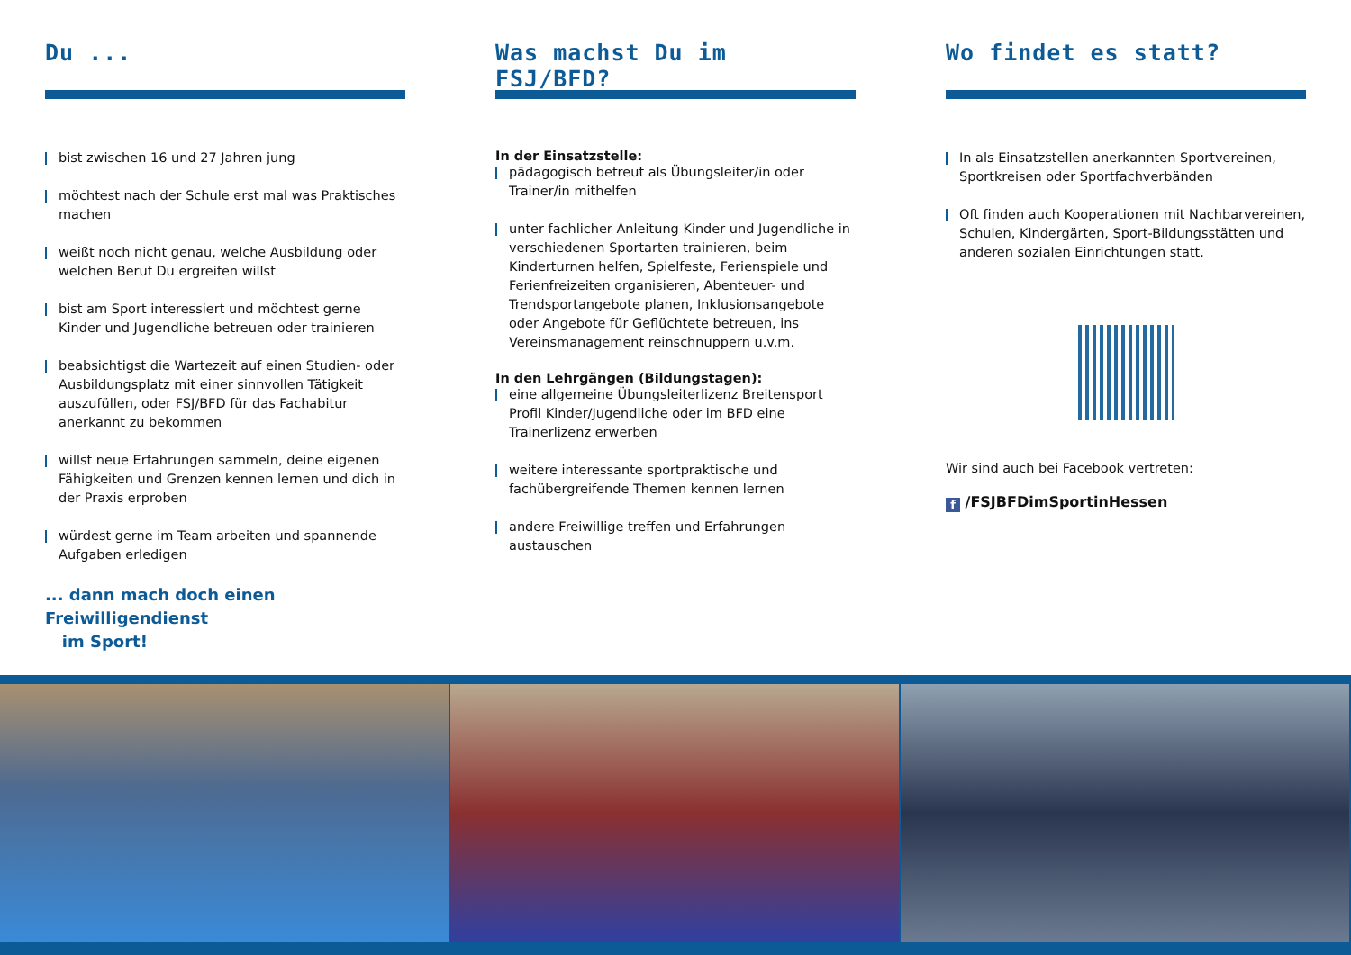Du ...
bist zwischen 16 und 27 Jahren jung
möchtest nach der Schule erst mal was Praktisches machen
weißt noch nicht genau, welche Ausbildung oder welchen Beruf Du ergreifen willst
bist am Sport interessiert und möchtest gerne Kinder und Jugendliche betreuen oder trainieren
beabsichtigst die Wartezeit auf einen Studien- oder Ausbildungsplatz mit einer sinnvollen Tätigkeit auszufüllen, oder FSJ/BFD für das Fachabitur anerkannt zu bekommen
willst neue Erfahrungen sammeln, deine eigenen Fähigkeiten und Grenzen kennen lernen und dich in der Praxis erproben
würdest gerne im Team arbeiten und spannende Aufgaben erledigen
... dann mach doch einen Freiwilligendienst
im Sport!
Was machst Du im FSJ/BFD?
In der Einsatzstelle:
pädagogisch betreut als Übungsleiter/in oder Trainer/in mithelfen
unter fachlicher Anleitung Kinder und Jugendliche in verschiedenen Sportarten trainieren, beim Kinderturnen helfen, Spielfeste, Ferienspiele und Ferienfreizeiten organisieren, Abenteuer- und Trendsportangebote planen, Inklusionsangebote oder Angebote für Geflüchtete betreuen, ins Vereinsmanagement reinschnuppern u.v.m.
In den Lehrgängen (Bildungstagen):
eine allgemeine Übungsleiterlizenz Breitensport Profil Kinder/Jugendliche oder im BFD eine Trainerlizenz erwerben
weitere interessante sportpraktische und fachübergreifende Themen kennen lernen
andere Freiwillige treffen und Erfahrungen austauschen
Wo findet es statt?
In als Einsatzstellen anerkannten Sportvereinen, Sportkreisen oder Sportfachverbänden
Oft finden auch Kooperationen mit Nachbarvereinen, Schulen, Kindergärten, Sport-Bildungsstätten und anderen sozialen Einrichtungen statt.
Wir sind auch bei Facebook vertreten:
f /FSJBFDimSportinHessen